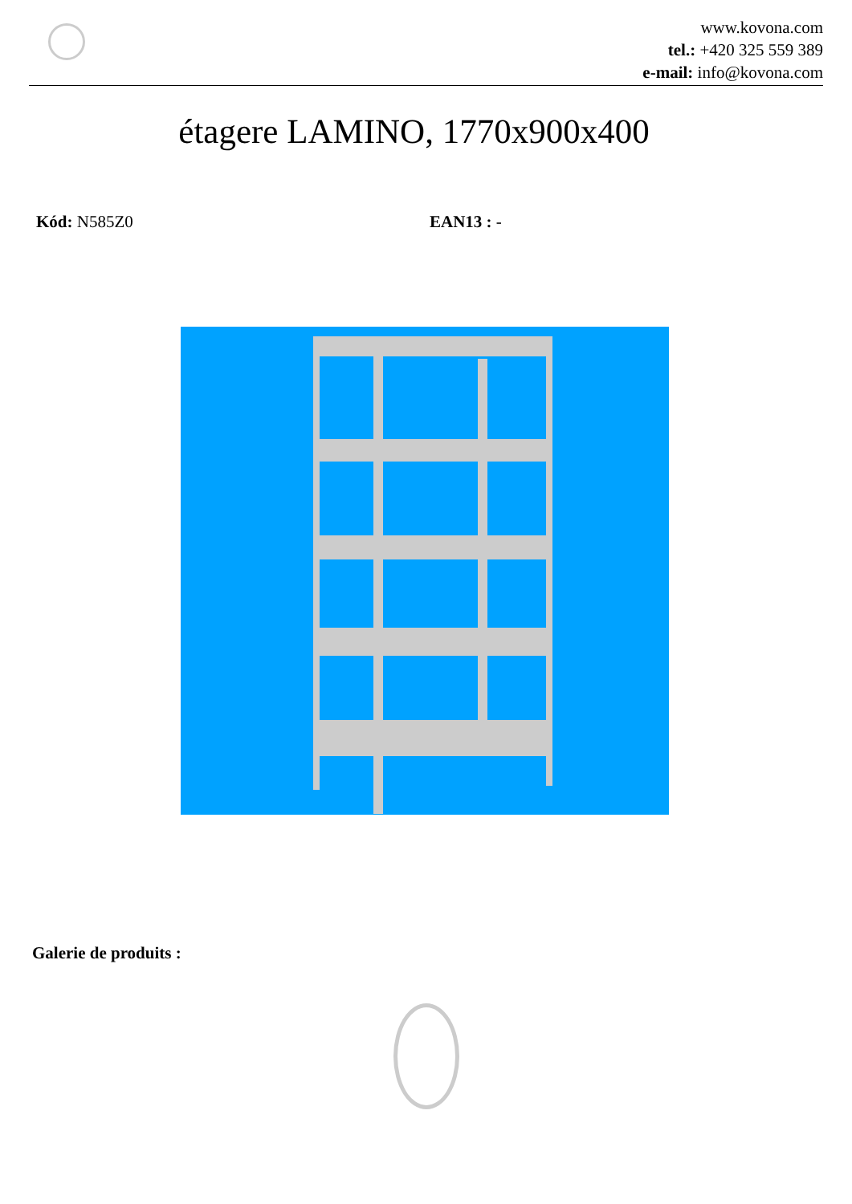www.kovona.com
tel.: +420 325 559 389
e-mail: info@kovona.com
étagere LAMINO, 1770x900x400
Kód: N585Z0 EAN13 : -
Galerie de produits :